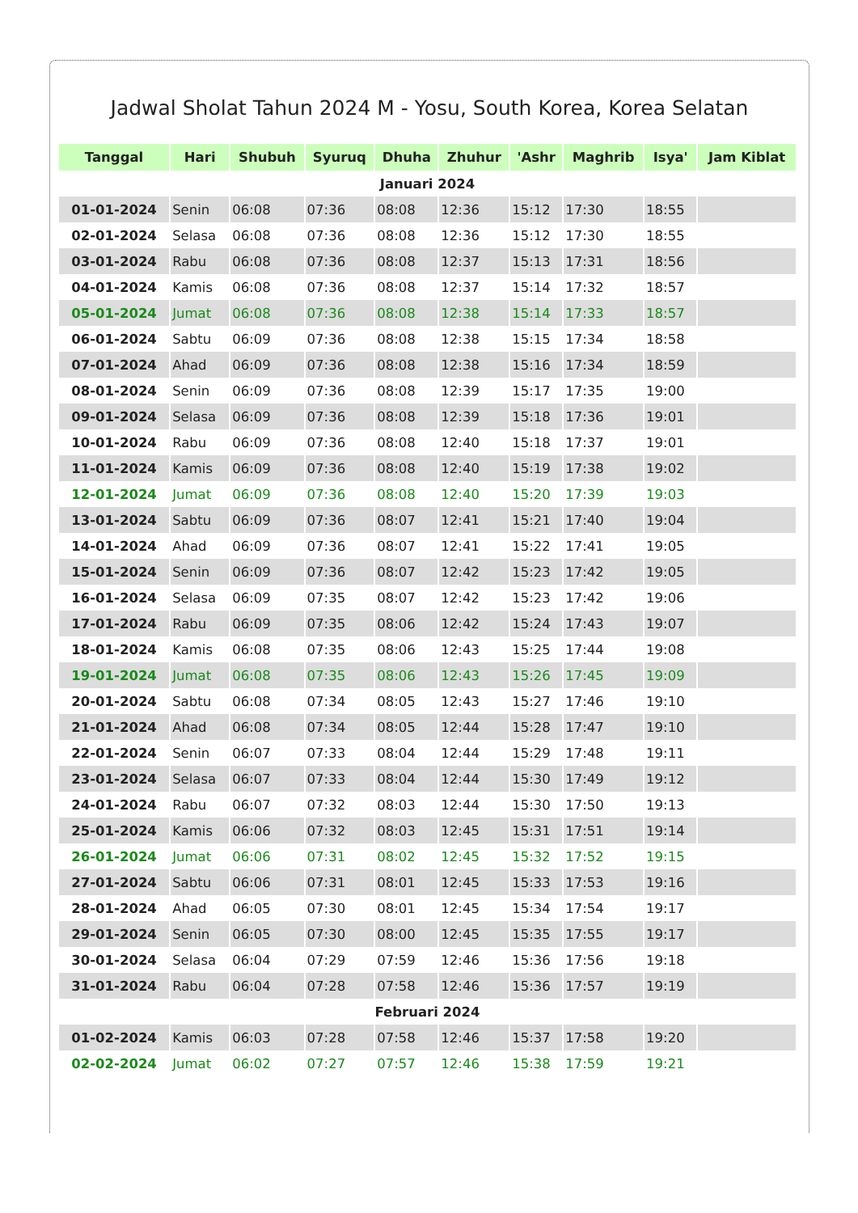Jadwal Sholat Tahun 2024 M - Yosu, South Korea, Korea Selatan
| Tanggal | Hari | Shubuh | Syuruq | Dhuha | Zhuhur | 'Ashr | Maghrib | Isya' | Jam Kiblat |
| --- | --- | --- | --- | --- | --- | --- | --- | --- | --- |
| Januari 2024 | | | | | | | | | |
| 01-01-2024 | Senin | 06:08 | 07:36 | 08:08 | 12:36 | 15:12 | 17:30 | 18:55 | |
| 02-01-2024 | Selasa | 06:08 | 07:36 | 08:08 | 12:36 | 15:12 | 17:30 | 18:55 | |
| 03-01-2024 | Rabu | 06:08 | 07:36 | 08:08 | 12:37 | 15:13 | 17:31 | 18:56 | |
| 04-01-2024 | Kamis | 06:08 | 07:36 | 08:08 | 12:37 | 15:14 | 17:32 | 18:57 | |
| 05-01-2024 | Jumat | 06:08 | 07:36 | 08:08 | 12:38 | 15:14 | 17:33 | 18:57 | |
| 06-01-2024 | Sabtu | 06:09 | 07:36 | 08:08 | 12:38 | 15:15 | 17:34 | 18:58 | |
| 07-01-2024 | Ahad | 06:09 | 07:36 | 08:08 | 12:38 | 15:16 | 17:34 | 18:59 | |
| 08-01-2024 | Senin | 06:09 | 07:36 | 08:08 | 12:39 | 15:17 | 17:35 | 19:00 | |
| 09-01-2024 | Selasa | 06:09 | 07:36 | 08:08 | 12:39 | 15:18 | 17:36 | 19:01 | |
| 10-01-2024 | Rabu | 06:09 | 07:36 | 08:08 | 12:40 | 15:18 | 17:37 | 19:01 | |
| 11-01-2024 | Kamis | 06:09 | 07:36 | 08:08 | 12:40 | 15:19 | 17:38 | 19:02 | |
| 12-01-2024 | Jumat | 06:09 | 07:36 | 08:08 | 12:40 | 15:20 | 17:39 | 19:03 | |
| 13-01-2024 | Sabtu | 06:09 | 07:36 | 08:07 | 12:41 | 15:21 | 17:40 | 19:04 | |
| 14-01-2024 | Ahad | 06:09 | 07:36 | 08:07 | 12:41 | 15:22 | 17:41 | 19:05 | |
| 15-01-2024 | Senin | 06:09 | 07:36 | 08:07 | 12:42 | 15:23 | 17:42 | 19:05 | |
| 16-01-2024 | Selasa | 06:09 | 07:35 | 08:07 | 12:42 | 15:23 | 17:42 | 19:06 | |
| 17-01-2024 | Rabu | 06:09 | 07:35 | 08:06 | 12:42 | 15:24 | 17:43 | 19:07 | |
| 18-01-2024 | Kamis | 06:08 | 07:35 | 08:06 | 12:43 | 15:25 | 17:44 | 19:08 | |
| 19-01-2024 | Jumat | 06:08 | 07:35 | 08:06 | 12:43 | 15:26 | 17:45 | 19:09 | |
| 20-01-2024 | Sabtu | 06:08 | 07:34 | 08:05 | 12:43 | 15:27 | 17:46 | 19:10 | |
| 21-01-2024 | Ahad | 06:08 | 07:34 | 08:05 | 12:44 | 15:28 | 17:47 | 19:10 | |
| 22-01-2024 | Senin | 06:07 | 07:33 | 08:04 | 12:44 | 15:29 | 17:48 | 19:11 | |
| 23-01-2024 | Selasa | 06:07 | 07:33 | 08:04 | 12:44 | 15:30 | 17:49 | 19:12 | |
| 24-01-2024 | Rabu | 06:07 | 07:32 | 08:03 | 12:44 | 15:30 | 17:50 | 19:13 | |
| 25-01-2024 | Kamis | 06:06 | 07:32 | 08:03 | 12:45 | 15:31 | 17:51 | 19:14 | |
| 26-01-2024 | Jumat | 06:06 | 07:31 | 08:02 | 12:45 | 15:32 | 17:52 | 19:15 | |
| 27-01-2024 | Sabtu | 06:06 | 07:31 | 08:01 | 12:45 | 15:33 | 17:53 | 19:16 | |
| 28-01-2024 | Ahad | 06:05 | 07:30 | 08:01 | 12:45 | 15:34 | 17:54 | 19:17 | |
| 29-01-2024 | Senin | 06:05 | 07:30 | 08:00 | 12:45 | 15:35 | 17:55 | 19:17 | |
| 30-01-2024 | Selasa | 06:04 | 07:29 | 07:59 | 12:46 | 15:36 | 17:56 | 19:18 | |
| 31-01-2024 | Rabu | 06:04 | 07:28 | 07:58 | 12:46 | 15:36 | 17:57 | 19:19 | |
| Februari 2024 | | | | | | | | | |
| 01-02-2024 | Kamis | 06:03 | 07:28 | 07:58 | 12:46 | 15:37 | 17:58 | 19:20 | |
| 02-02-2024 | Jumat | 06:02 | 07:27 | 07:57 | 12:46 | 15:38 | 17:59 | 19:21 | |